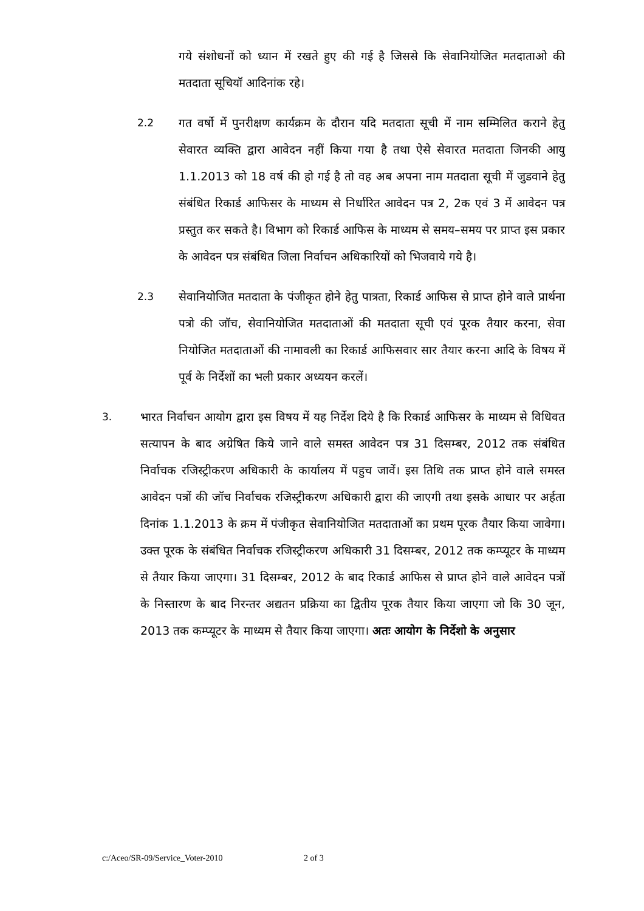गये संशोधनों को ध्यान में रखते हुए की गई है जिससे कि सेवानियोजित मतदाताओ की मतदाता सूचियॉ आदिनांक रहे।
2.2 गत वर्षो में पुनरीक्षण कार्यक्रम के दौरान यदि मतदाता सूची में नाम सम्मिलित कराने हेतु सेवारत व्यक्ति द्वारा आवेदन नहीं किया गया है तथा ऐसे सेवारत मतदाता जिनकी आयु 1.1.2013 को 18 वर्ष की हो गई है तो वह अब अपना नाम मतदाता सूची में जुडवाने हेतु संबंधित रिकार्ड आफिसर के माध्यम से निर्धारित आवेदन पत्र 2, 2क एवं 3 में आवेदन पत्र प्रस्तुत कर सकते है। विभाग को रिकार्ड आफिस के माध्यम से समय–समय पर प्राप्त इस प्रकार के आवेदन पत्र संबंधित जिला निर्वाचन अधिकारियों को भिजवाये गये है।
2.3 सेवानियोजित मतदाता के पंजीकृत होने हेतु पात्रता, रिकार्ड आफिस से प्राप्त होने वाले प्रार्थना पत्रो की जॉच, सेवानियोजित मतदाताओं की मतदाता सूची एवं पूरक तैयार करना, सेवा नियोजित मतदाताओं की नामावली का रिकार्ड आफिसवार सार तैयार करना आदि के विषय में पूर्व के निर्देशों का भली प्रकार अध्ययन करलें।
3. भारत निर्वाचन आयोग द्वारा इस विषय में यह निर्देश दिये है कि रिकार्ड आफिसर के माध्यम से विधिवत सत्यापन के बाद अग्रेषित किये जाने वाले समस्त आवेदन पत्र 31 दिसम्बर, 2012 तक संबंधित निर्वाचक रजिस्ट्रीकरण अधिकारी के कार्यालय में पहुच जावें। इस तिथि तक प्राप्त होने वाले समस्त आवेदन पत्रों की जॉच निर्वाचक रजिस्ट्रीकरण अधिकारी द्वारा की जाएगी तथा इसके आधार पर अर्हता दिनांक 1.1.2013 के क्रम में पंजीकृत सेवानियोजित मतदाताओं का प्रथम पूरक तैयार किया जावेगा। उक्त पूरक के संबंधित निर्वाचक रजिस्ट्रीकरण अधिकारी 31 दिसम्बर, 2012 तक कम्प्यूटर के माध्यम से तैयार किया जाएगा। 31 दिसम्बर, 2012 के बाद रिकार्ड आफिस से प्राप्त होने वाले आवेदन पत्रों के निस्तारण के बाद निरन्तर अद्यतन प्रक्रिया का द्वितीय पूरक तैयार किया जाएगा जो कि 30 जून, 2013 तक कम्प्यूटर के माध्यम से तैयार किया जाएगा। अतः आयोग के निर्देशो के अनुसार
c:/Aceo/SR-09/Service_Voter-2010 2 of 3